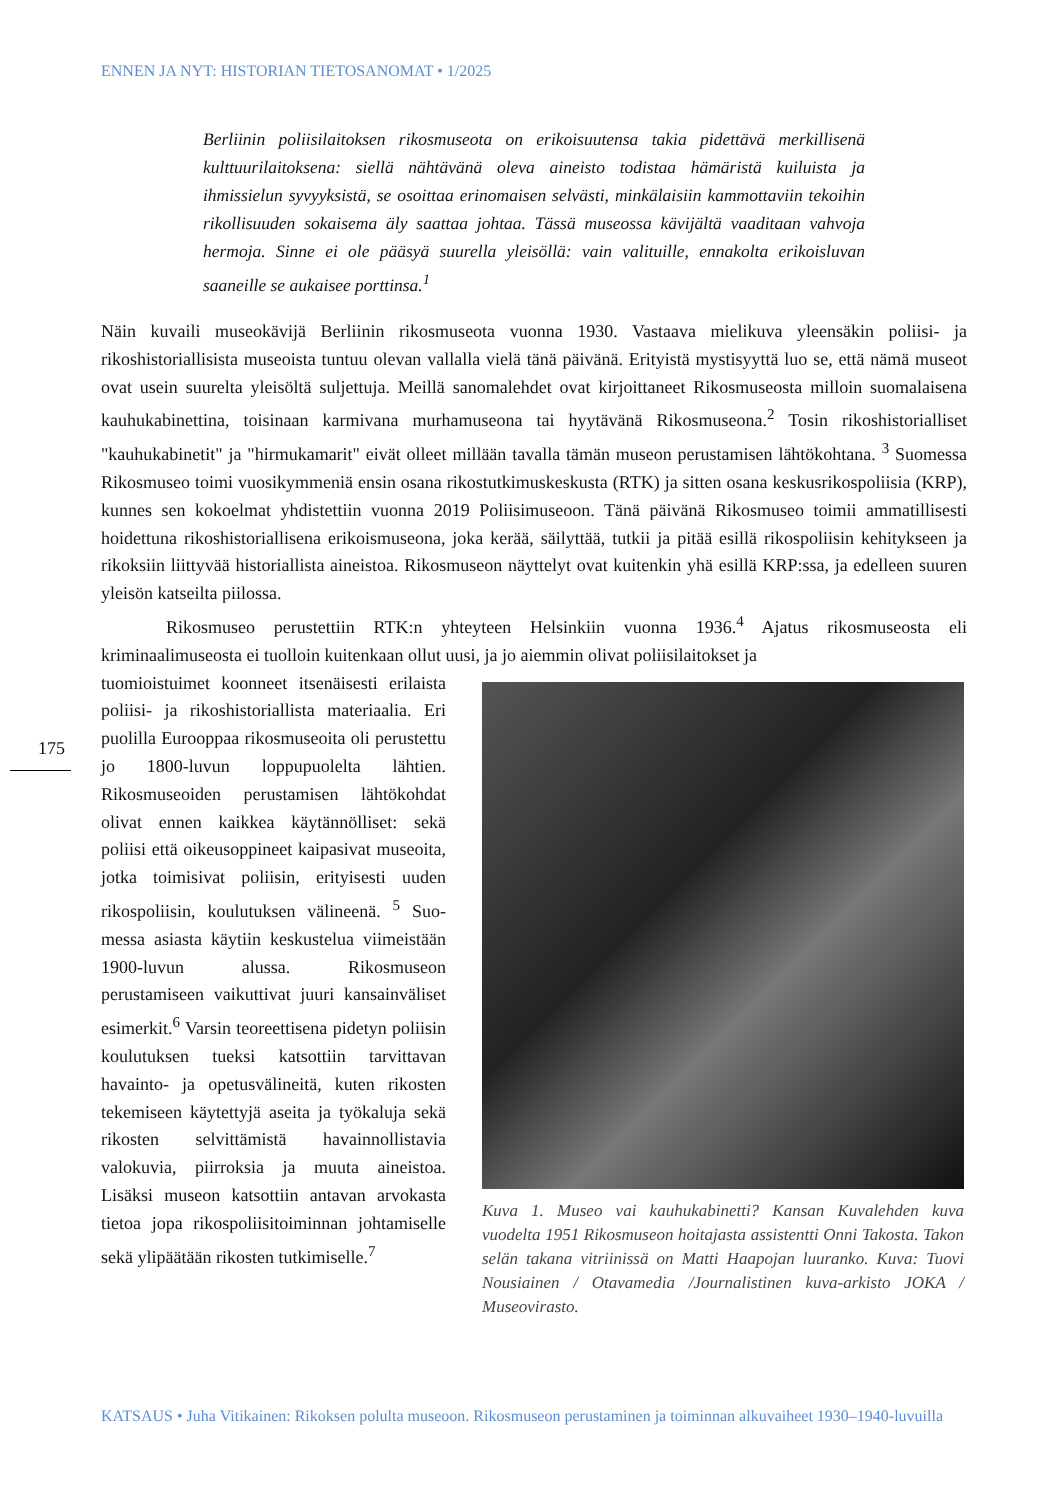ENNEN JA NYT: HISTORIAN TIETOSANOMAT • 1/2025
Berliinin poliisilaitoksen rikosmuseota on erikoisuutensa takia pidettävä merkillisenä kulttuurilaitoksena: siellä nähtävänä oleva aineisto todistaa hämäristä kuiluista ja ihmissielun syvyyksistä, se osoittaa erinomaisen selvästi, minkälaisiin kammottaviin tekoihin rikollisuuden sokaisema äly saattaa johtaa. Tässä museossa kävijältä vaaditaan vahvoja hermoja. Sinne ei ole pääsyä suurella yleisöllä: vain valituille, ennakolta erikoisluvan saaneille se aukaisee porttinsa.<sup>1</sup>
175
Näin kuvaili museokävijä Berliinin rikosmuseota vuonna 1930. Vastaava mielikuva yleensäkin poliisi- ja rikoshistoriallisista museoista tuntuu olevan vallalla vielä tänä päivänä. Erityistä mystisyyttä luo se, että nämä museot ovat usein suurelta yleisöltä suljettuja. Meillä sanomalehdet ovat kirjoittaneet Rikosmuseosta milloin suomalaisena kauhukabinettina, toisinaan karmivana murhamuseona tai hyytävänä Rikosmuseona.<sup>2</sup> Tosin rikoshistorialliset "kauhukabinetit" ja "hirmukamarit" eivät olleet millään tavalla tämän museon perustamisen lähtökohtana. <sup>3</sup> Suomessa Rikosmuseo toimi vuosikymmeniä ensin osana rikostutkimuskeskusta (RTK) ja sitten osana keskusrikospoliisia (KRP), kunnes sen kokoelmat yhdistettiin vuonna 2019 Poliisimuseoon. Tänä päivänä Rikosmuseo toimii ammatillisesti hoidettuna rikoshistoriallisena erikoismuseona, joka kerää, säilyttää, tutkii ja pitää esillä rikospoliisin kehitykseen ja rikoksiin liittyvää historiallista aineistoa. Rikosmuseon näyttelyt ovat kuitenkin yhä esillä KRP:ssa, ja edelleen suuren yleisön katseilta piilossa.
Rikosmuseo perustettiin RTK:n yhteyteen Helsinkiin vuonna 1936.<sup>4</sup> Ajatus rikosmuseosta eli kriminaalimuseosta ei tuolloin kuitenkaan ollut uusi, ja jo aiemmin olivat poliisilaitokset ja
tuomioistuimet koonneet itsenäisesti erilaista poliisi- ja rikoshistoriallista materiaalia. Eri puolilla Eurooppaa rikosmuseoita oli perustettu jo 1800-luvun loppupuolelta lähtien. Rikosmuseoiden perustamisen lähtökohdat olivat ennen kaikkea käytännölliset: sekä poliisi että oikeusoppineet kaipasivat museoita, jotka toimisivat poliisin, erityisesti uuden rikospoliisin, koulutuksen välineenä. <sup>5</sup> Suo-messa asiasta käytiin keskustelua viimeistään 1900-luvun alussa. Rikosmuseon perustamiseen vaikuttivat juuri kansainväliset esimerkit.<sup>6</sup> Varsin teoreettisena pidetyn poliisin koulutuksen tueksi katsottiin tarvittavan havainto- ja opetusvälineitä, kuten rikosten tekemiseen käytettyjä aseita ja työkaluja sekä rikosten selvittämistä havainnollistavia valokuvia, piirroksia ja muuta aineistoa. Lisäksi museon katsottiin antavan arvokasta tietoa jopa rikospoliisitoiminnan johtamiselle sekä ylipäätään rikosten tutkimiselle.<sup>7</sup>
Kuva 1. Museo vai kauhukabinetti? Kansan Kuvalehden kuva vuodelta 1951 Rikosmuseon hoitajasta assistentti Onni Takosta. Takon selän takana vitriinissä on Matti Haapojan luuranko. Kuva: Tuovi Nousiainen / Otavamedia /Journalistinen kuva-arkisto JOKA / Museovirasto.
KATSAUS • Juha Vitikainen: Rikoksen polulta museoon. Rikosmuseon perustaminen ja toiminnan alkuvaiheet 1930–1940-luvuilla